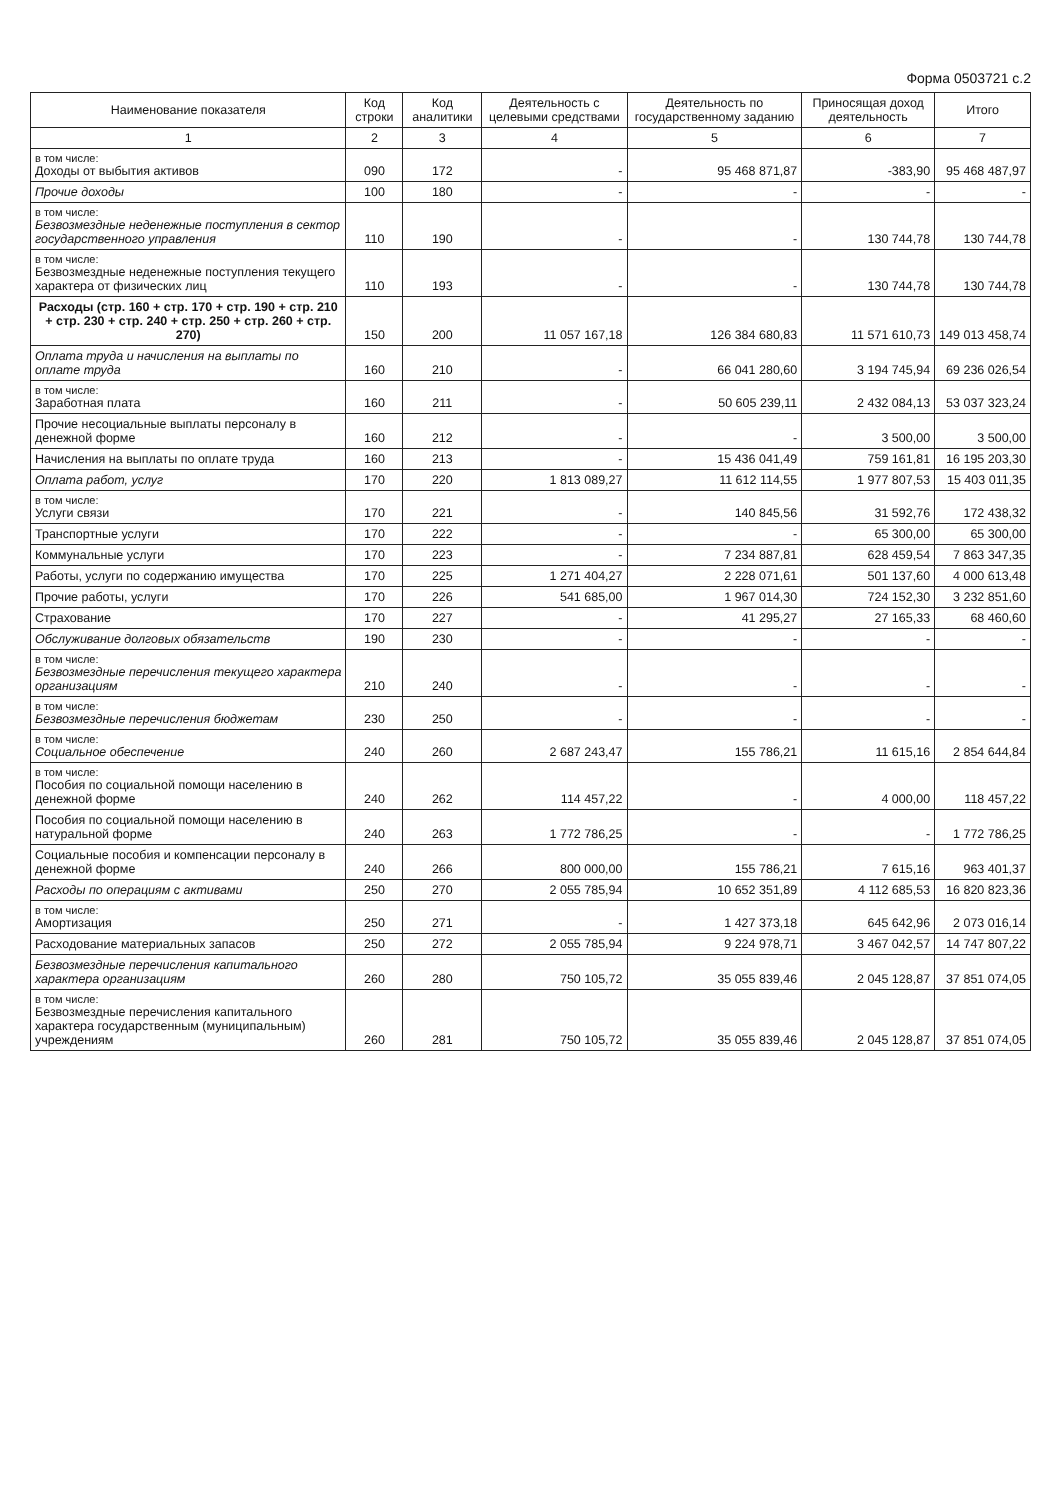Форма 0503721 с.2
| Наименование показателя | Код строки | Код аналитики | Деятельность с целевыми средствами | Деятельность по государственному заданию | Приносящая доход деятельность | Итого |
| --- | --- | --- | --- | --- | --- | --- |
| 1 | 2 | 3 | 4 | 5 | 6 | 7 |
| в том числе: Доходы от выбытия активов | 090 | 172 | - | 95 468 871,87 | -383,90 | 95 468 487,97 |
| Прочие доходы | 100 | 180 | - | - | - | - |
| в том числе: Безвозмездные неденежные поступления в сектор государственного управления | 110 | 190 | - | - | 130 744,78 | 130 744,78 |
| в том числе: Безвозмездные неденежные поступления текущего характера от физических лиц | 110 | 193 | - | - | 130 744,78 | 130 744,78 |
| Расходы (стр. 160 + стр. 170 + стр. 190 + стр. 210 + стр. 230 + стр. 240 + стр. 250 + стр. 260 + стр. 270) | 150 | 200 | 11 057 167,18 | 126 384 680,83 | 11 571 610,73 | 149 013 458,74 |
| Оплата труда и начисления на выплаты по оплате труда | 160 | 210 | - | 66 041 280,60 | 3 194 745,94 | 69 236 026,54 |
| в том числе: Заработная плата | 160 | 211 | - | 50 605 239,11 | 2 432 084,13 | 53 037 323,24 |
| Прочие несоциальные выплаты персоналу в денежной форме | 160 | 212 | - | - | 3 500,00 | 3 500,00 |
| Начисления на выплаты по оплате труда | 160 | 213 | - | 15 436 041,49 | 759 161,81 | 16 195 203,30 |
| Оплата работ, услуг | 170 | 220 | 1 813 089,27 | 11 612 114,55 | 1 977 807,53 | 15 403 011,35 |
| в том числе: Услуги связи | 170 | 221 | - | 140 845,56 | 31 592,76 | 172 438,32 |
| Транспортные услуги | 170 | 222 | - | - | 65 300,00 | 65 300,00 |
| Коммунальные услуги | 170 | 223 | - | 7 234 887,81 | 628 459,54 | 7 863 347,35 |
| Работы, услуги по содержанию имущества | 170 | 225 | 1 271 404,27 | 2 228 071,61 | 501 137,60 | 4 000 613,48 |
| Прочие работы, услуги | 170 | 226 | 541 685,00 | 1 967 014,30 | 724 152,30 | 3 232 851,60 |
| Страхование | 170 | 227 | - | 41 295,27 | 27 165,33 | 68 460,60 |
| Обслуживание долговых обязательств | 190 | 230 | - | - | - | - |
| в том числе: Безвозмездные перечисления текущего характера организациям | 210 | 240 | - | - | - | - |
| в том числе: Безвозмездные перечисления бюджетам | 230 | 250 | - | - | - | - |
| в том числе: Социальное обеспечение | 240 | 260 | 2 687 243,47 | 155 786,21 | 11 615,16 | 2 854 644,84 |
| в том числе: Пособия по социальной помощи населению в денежной форме | 240 | 262 | 114 457,22 | - | 4 000,00 | 118 457,22 |
| Пособия по социальной помощи населению в натуральной форме | 240 | 263 | 1 772 786,25 | - | - | 1 772 786,25 |
| Социальные пособия и компенсации персоналу в денежной форме | 240 | 266 | 800 000,00 | 155 786,21 | 7 615,16 | 963 401,37 |
| Расходы по операциям с активами | 250 | 270 | 2 055 785,94 | 10 652 351,89 | 4 112 685,53 | 16 820 823,36 |
| в том числе: Амортизация | 250 | 271 | - | 1 427 373,18 | 645 642,96 | 2 073 016,14 |
| Расходование материальных запасов | 250 | 272 | 2 055 785,94 | 9 224 978,71 | 3 467 042,57 | 14 747 807,22 |
| Безвозмездные перечисления капитального характера организациям | 260 | 280 | 750 105,72 | 35 055 839,46 | 2 045 128,87 | 37 851 074,05 |
| в том числе: Безвозмездные перечисления капитального характера государственным (муниципальным) учреждениям | 260 | 281 | 750 105,72 | 35 055 839,46 | 2 045 128,87 | 37 851 074,05 |